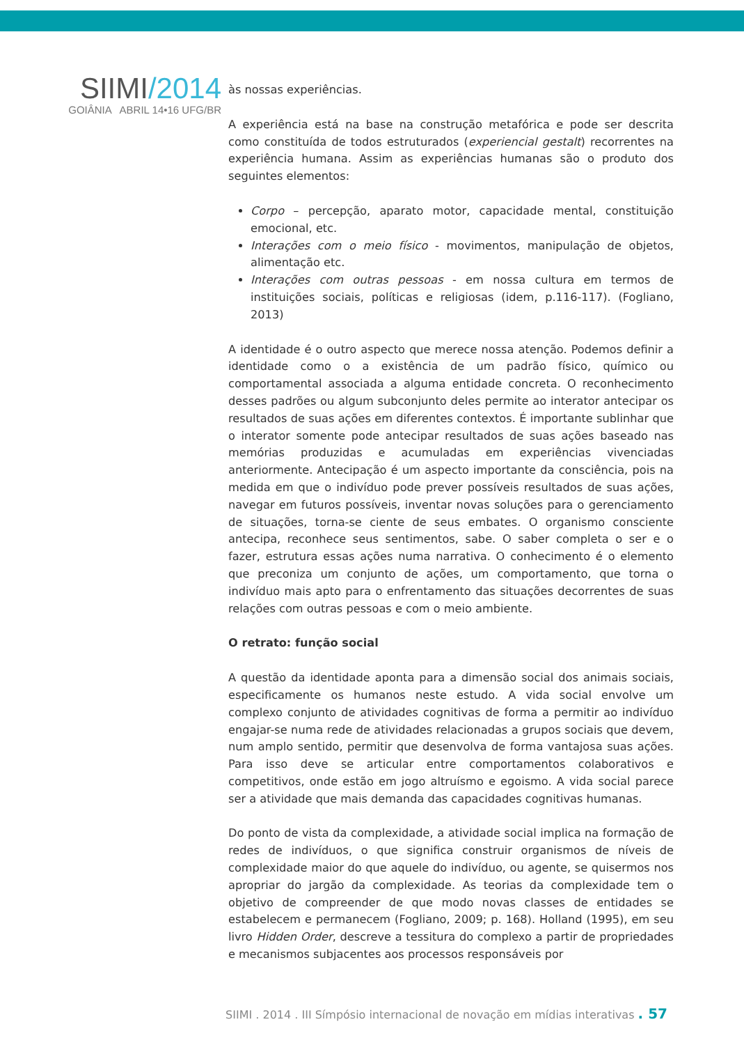SIIMI/2014
GOIÂNIA ABRIL 14•16 UFG/BR
às nossas experiências.
A experiência está na base na construção metafórica e pode ser descrita como constituída de todos estruturados (experiencial gestalt) recorrentes na experiência humana. Assim as experiências humanas são o produto dos seguintes elementos:
Corpo – percepção, aparato motor, capacidade mental, constituição emocional, etc.
Interações com o meio físico - movimentos, manipulação de objetos, alimentação etc.
Interações com outras pessoas - em nossa cultura em termos de instituições sociais, políticas e religiosas (idem, p.116-117). (Fogliano, 2013)
A identidade é o outro aspecto que merece nossa atenção. Podemos definir a identidade como o a existência de um padrão físico, químico ou comportamental associada a alguma entidade concreta. O reconhecimento desses padrões ou algum subconjunto deles permite ao interator antecipar os resultados de suas ações em diferentes contextos. É importante sublinhar que o interator somente pode antecipar resultados de suas ações baseado nas memórias produzidas e acumuladas em experiências vivenciadas anteriormente. Antecipação é um aspecto importante da consciência, pois na medida em que o indivíduo pode prever possíveis resultados de suas ações, navegar em futuros possíveis, inventar novas soluções para o gerenciamento de situações, torna-se ciente de seus embates. O organismo consciente antecipa, reconhece seus sentimentos, sabe. O saber completa o ser e o fazer, estrutura essas ações numa narrativa. O conhecimento é o elemento que preconiza um conjunto de ações, um comportamento, que torna o indivíduo mais apto para o enfrentamento das situações decorrentes de suas relações com outras pessoas e com o meio ambiente.
O retrato: função social
A questão da identidade aponta para a dimensão social dos animais sociais, especificamente os humanos neste estudo. A vida social envolve um complexo conjunto de atividades cognitivas de forma a permitir ao indivíduo engajar-se numa rede de atividades relacionadas a grupos sociais que devem, num amplo sentido, permitir que desenvolva de forma vantajosa suas ações. Para isso deve se articular entre comportamentos colaborativos e competitivos, onde estão em jogo altruísmo e egoismo. A vida social parece ser a atividade que mais demanda das capacidades cognitivas humanas.
Do ponto de vista da complexidade, a atividade social implica na formação de redes de indivíduos, o que significa construir organismos de níveis de complexidade maior do que aquele do indivíduo, ou agente, se quisermos nos apropriar do jargão da complexidade. As teorias da complexidade tem o objetivo de compreender de que modo novas classes de entidades se estabelecem e permanecem (Fogliano, 2009; p. 168). Holland (1995), em seu livro Hidden Order, descreve a tessitura do complexo a partir de propriedades e mecanismos subjacentes aos processos responsáveis por
SIIMI . 2014 . III Símpósio internacional de novação em mídias interativas . 57